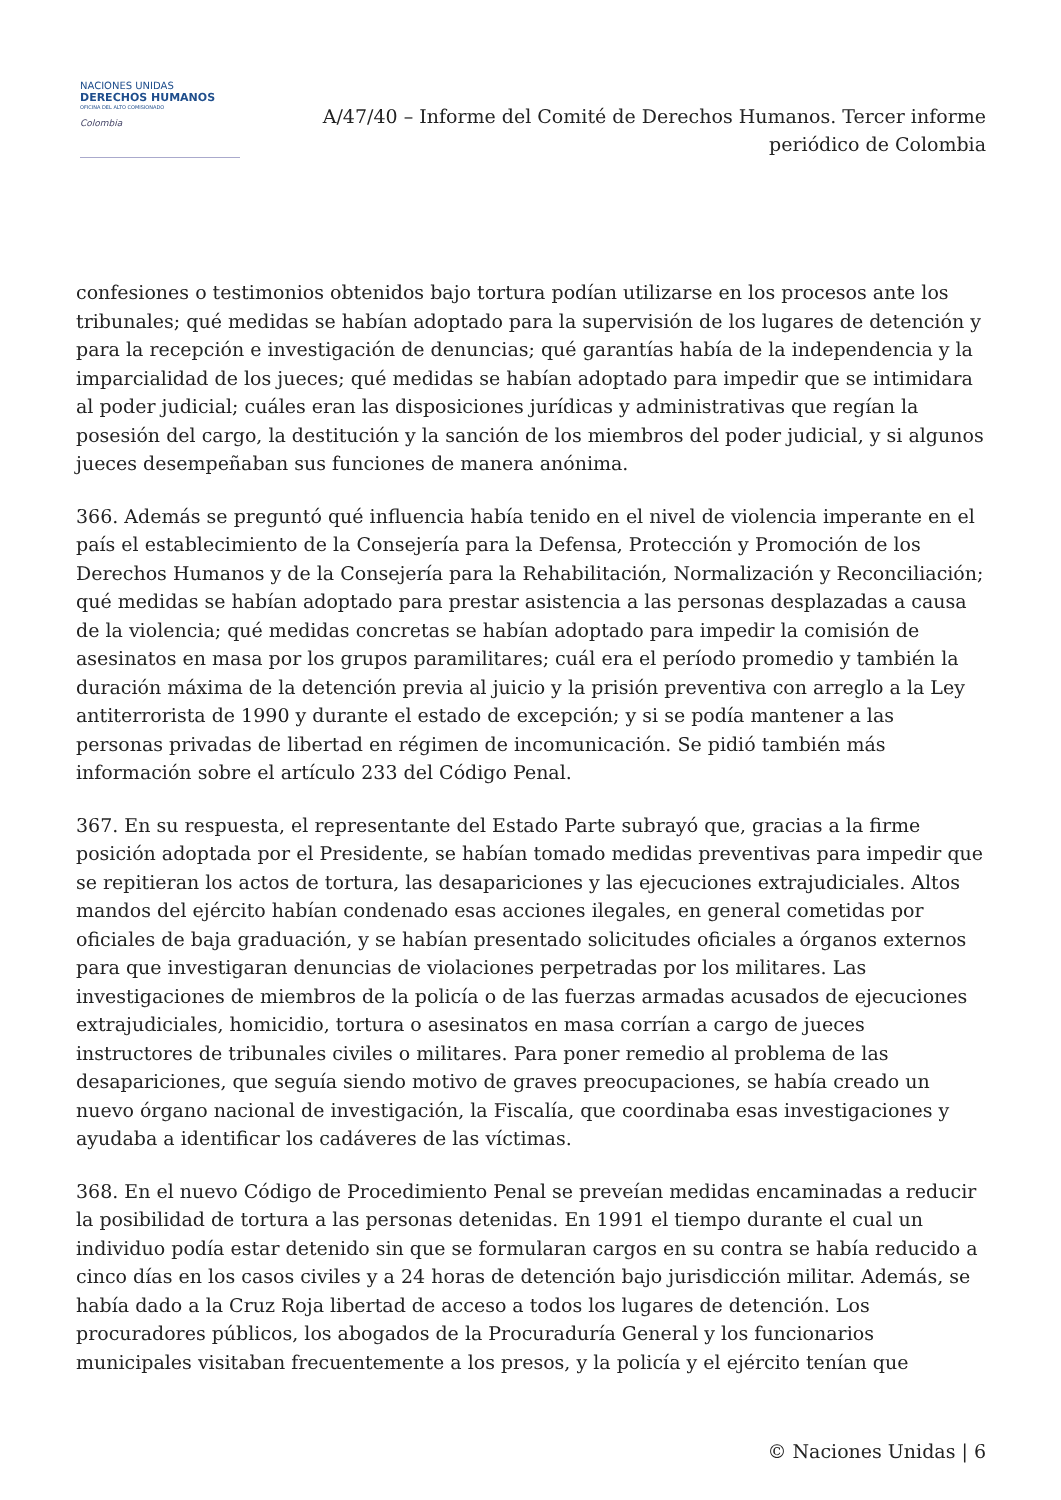NACIONES UNIDAS
DERECHOS HUMANOS
OFICINA DEL ALTO COMISIONADO
Colombia
A/47/40 – Informe del Comité de Derechos Humanos. Tercer informe
periódico de Colombia
confesiones o testimonios obtenidos bajo tortura podían utilizarse en los procesos ante los tribunales; qué medidas se habían adoptado para la supervisión de los lugares de detención y para la recepción e investigación de denuncias; qué garantías había de la independencia y la imparcialidad de los jueces; qué medidas se habían adoptado para impedir que se intimidara al poder judicial; cuáles eran las disposiciones jurídicas y administrativas que regían la posesión del cargo, la destitución y la sanción de los miembros del poder judicial, y si algunos jueces desempeñaban sus funciones de manera anónima.
366. Además se preguntó qué influencia había tenido en el nivel de violencia imperante en el país el establecimiento de la Consejería para la Defensa, Protección y Promoción de los Derechos Humanos y de la Consejería para la Rehabilitación, Normalización y Reconciliación; qué medidas se habían adoptado para prestar asistencia a las personas desplazadas a causa de la violencia; qué medidas concretas se habían adoptado para impedir la comisión de asesinatos en masa por los grupos paramilitares; cuál era el período promedio y también la duración máxima de la detención previa al juicio y la prisión preventiva con arreglo a la Ley antiterrorista de 1990 y durante el estado de excepción; y si se podía mantener a las personas privadas de libertad en régimen de incomunicación. Se pidió también más información sobre el artículo 233 del Código Penal.
367. En su respuesta, el representante del Estado Parte subrayó que, gracias a la firme posición adoptada por el Presidente, se habían tomado medidas preventivas para impedir que se repitieran los actos de tortura, las desapariciones y las ejecuciones extrajudiciales. Altos mandos del ejército habían condenado esas acciones ilegales, en general cometidas por oficiales de baja graduación, y se habían presentado solicitudes oficiales a órganos externos para que investigaran denuncias de violaciones perpetradas por los militares. Las investigaciones de miembros de la policía o de las fuerzas armadas acusados de ejecuciones extrajudiciales, homicidio, tortura o asesinatos en masa corrían a cargo de jueces instructores de tribunales civiles o militares. Para poner remedio al problema de las desapariciones, que seguía siendo motivo de graves preocupaciones, se había creado un nuevo órgano nacional de investigación, la Fiscalía, que coordinaba esas investigaciones y ayudaba a identificar los cadáveres de las víctimas.
368. En el nuevo Código de Procedimiento Penal se preveían medidas encaminadas a reducir la posibilidad de tortura a las personas detenidas. En 1991 el tiempo durante el cual un individuo podía estar detenido sin que se formularan cargos en su contra se había reducido a cinco días en los casos civiles y a 24 horas de detención bajo jurisdicción militar. Además, se había dado a la Cruz Roja libertad de acceso a todos los lugares de detención. Los procuradores públicos, los abogados de la Procuraduría General y los funcionarios municipales visitaban frecuentemente a los presos, y la policía y el ejército tenían que
© Naciones Unidas | 6